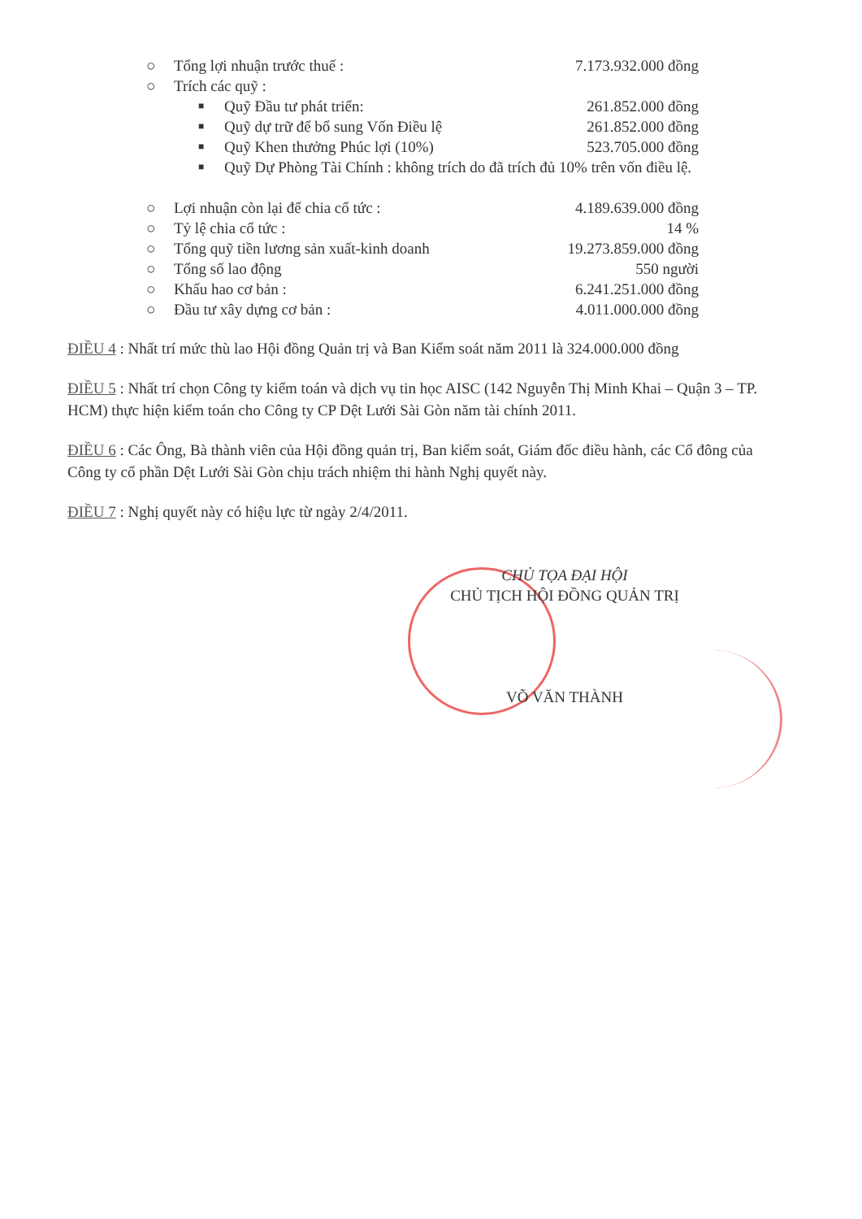○ Tổng lợi nhuận trước thuế : 7.173.932.000 đồng
○ Trích các quỹ :
■ Quỹ Đầu tư phát triển: 261.852.000 đồng
■ Quỹ dự trữ để bổ sung Vốn Điều lệ 261.852.000 đồng
■ Quỹ Khen thưởng Phúc lợi (10%) 523.705.000 đồng
■ Quỹ Dự Phòng Tài Chính : không trích do đã trích đủ 10% trên vốn điều lệ.
○ Lợi nhuận còn lại để chia cổ tức : 4.189.639.000 đồng
○ Tỷ lệ chia cổ tức : 14 %
○ Tổng quỹ tiền lương sản xuất-kinh doanh 19.273.859.000 đồng
○ Tổng số lao động 550 người
○ Khấu hao cơ bản : 6.241.251.000 đồng
○ Đầu tư xây dựng cơ bản : 4.011.000.000 đồng
ĐIỀU 4 : Nhất trí mức thù lao Hội đồng Quản trị và Ban Kiểm soát năm 2011 là 324.000.000 đồng
ĐIỀU 5 : Nhất trí chọn Công ty kiểm toán và dịch vụ tin học AISC (142 Nguyễn Thị Minh Khai – Quận 3 – TP. HCM) thực hiện kiểm toán cho Công ty CP Dệt Lưới Sài Gòn năm tài chính 2011.
ĐIỀU 6 : Các Ông, Bà thành viên của Hội đồng quản trị, Ban kiểm soát, Giám đốc điều hành, các Cổ đông của Công ty cổ phần Dệt Lưới Sài Gòn chịu trách nhiệm thi hành Nghị quyết này.
ĐIỀU 7 : Nghị quyết này có hiệu lực từ ngày 2/4/2011.
CHỦ TỌA ĐẠI HỘI
CHỦ TỊCH HỘI ĐỒNG QUẢN TRỊ
VÕ VĂN THÀNH